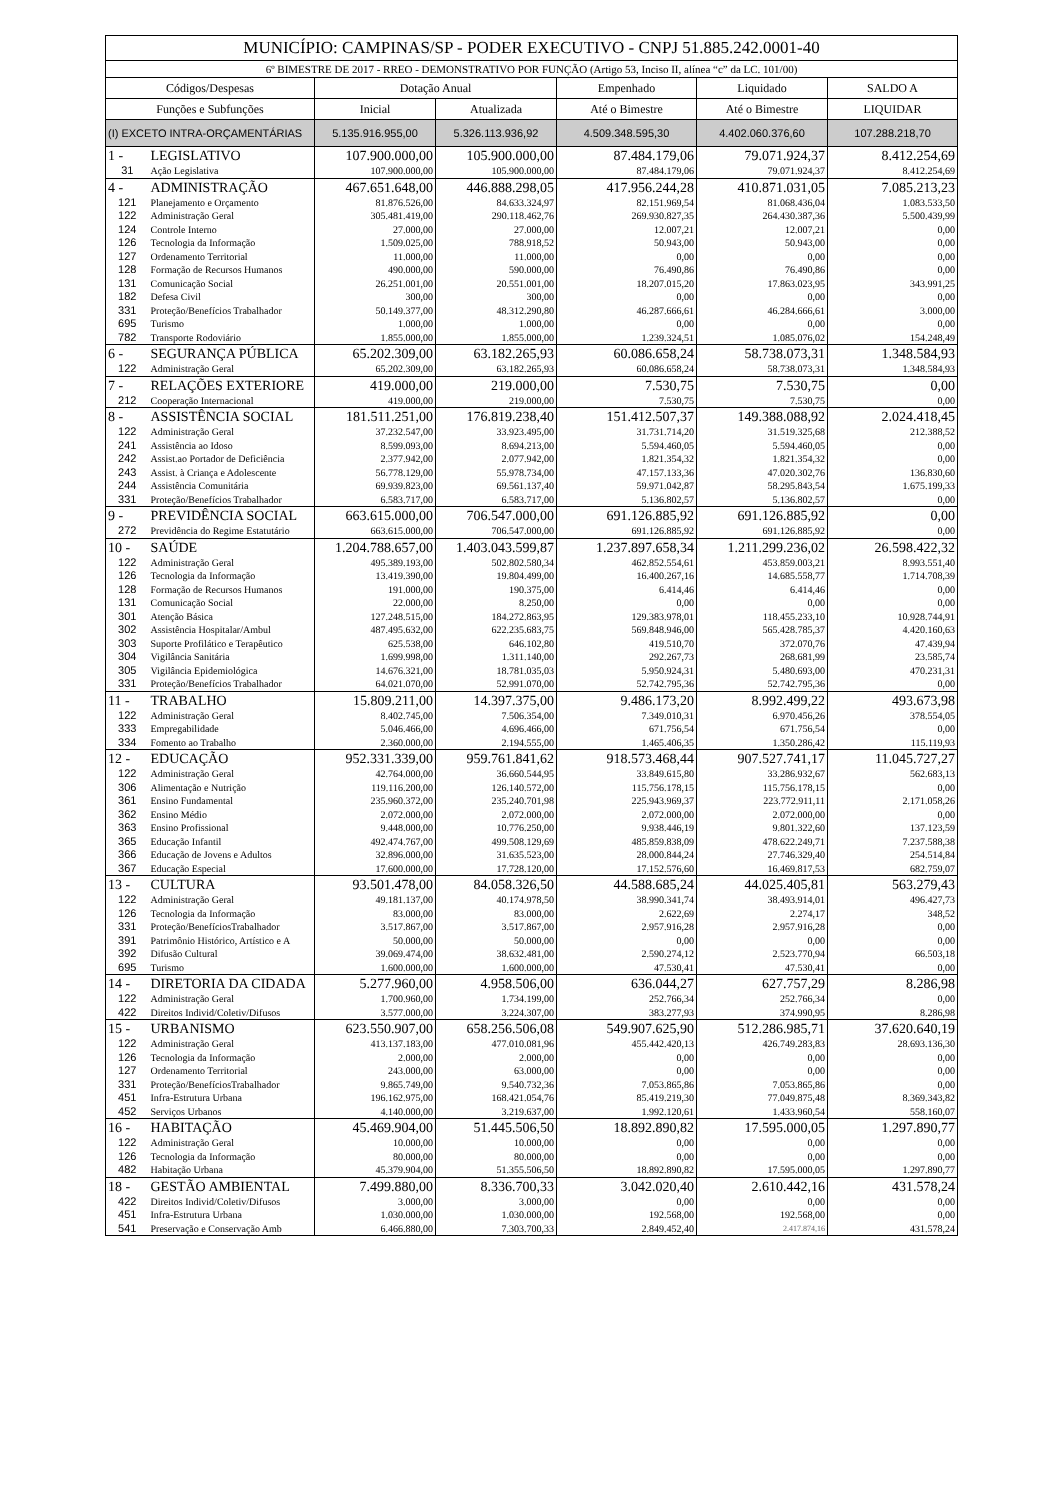| MUNICÍPIO: CAMPINAS/SP - PODER EXECUTIVO - CNPJ 51.885.242.0001-40 | | | | | | |
| 6º BIMESTRE DE 2017 - RREO - DEMONSTRATIVO POR FUNÇÃO (Artigo 53, Inciso II, alínea “c” da LC. 101/00) | | | | | | |
| Códigos/Despesas | | Dotação Anual | | Empenhado | Liquidado | SALDO A |
| Funções e Subfunções | | Inicial | Atualizada | Até o Bimestre | Até o Bimestre | LIQUIDAR |
| (I) EXCETO INTRA-ORÇAMENTÁRIAS | | 5.135.916.955,00 | 5.326.113.936,92 | 4.509.348.595,30 | 4.402.060.376,60 | 107.288.218,70 |
| 1 - | LEGISLATIVO | 107.900.000,00 | 105.900.000,00 | 87.484.179,06 | 79.071.924,37 | 8.412.254,69 |
| 31 | Ação Legislativa | 107.900.000,00 | 105.900.000,00 | 87.484.179,06 | 79.071.924,37 | 8.412.254,69 |
| 4 - | ADMINISTRAÇÃO | 467.651.648,00 | 446.888.298,05 | 417.956.244,28 | 410.871.031,05 | 7.085.213,23 |
| 121 | Planejamento e Orçamento | 81.876.526,00 | 84.633.324,97 | 82.151.969,54 | 81.068.436,04 | 1.083.533,50 |
| 122 | Administração Geral | 305.481.419,00 | 290.118.462,76 | 269.930.827,35 | 264.430.387,36 | 5.500.439,99 |
| 124 | Controle Interno | 27.000,00 | 27.000,00 | 12.007,21 | 12.007,21 | 0,00 |
| 126 | Tecnologia da Informação | 1.509.025,00 | 788.918,52 | 50.943,00 | 50.943,00 | 0,00 |
| 127 | Ordenamento Territorial | 11.000,00 | 11.000,00 | 0,00 | 0,00 | 0,00 |
| 128 | Formação de Recursos Humanos | 490.000,00 | 590.000,00 | 76.490,86 | 76.490,86 | 0,00 |
| 131 | Comunicação Social | 26.251.001,00 | 20.551.001,00 | 18.207.015,20 | 17.863.023,95 | 343.991,25 |
| 182 | Defesa Civil | 300,00 | 300,00 | 0,00 | 0,00 | 0,00 |
| 331 | Proteção/Benefícios Trabalhador | 50.149.377,00 | 48.312.290,80 | 46.287.666,61 | 46.284.666,61 | 3.000,00 |
| 695 | Turismo | 1.000,00 | 1.000,00 | 0,00 | 0,00 | 0,00 |
| 782 | Transporte Rodoviário | 1.855.000,00 | 1.855.000,00 | 1.239.324,51 | 1.085.076,02 | 154.248,49 |
| 6 - | SEGURANÇA PÚBLICA | 65.202.309,00 | 63.182.265,93 | 60.086.658,24 | 58.738.073,31 | 1.348.584,93 |
| 122 | Administração Geral | 65.202.309,00 | 63.182.265,93 | 60.086.658,24 | 58.738.073,31 | 1.348.584,93 |
| 7 - | RELAÇÕES EXTERIORE | 419.000,00 | 219.000,00 | 7.530,75 | 7.530,75 | 0,00 |
| 212 | Cooperação Internacional | 419.000,00 | 219.000,00 | 7.530,75 | 7.530,75 | 0,00 |
| 8 - | ASSISTÊNCIA SOCIAL | 181.511.251,00 | 176.819.238,40 | 151.412.507,37 | 149.388.088,92 | 2.024.418,45 |
| 122 | Administração Geral | 37.232.547,00 | 33.923.495,00 | 31.731.714,20 | 31.519.325,68 | 212.388,52 |
| 241 | Assistência ao Idoso | 8.599.093,00 | 8.694.213,00 | 5.594.460,05 | 5.594.460,05 | 0,00 |
| 242 | Assist.ao Portador de Deficiência | 2.377.942,00 | 2.077.942,00 | 1.821.354,32 | 1.821.354,32 | 0,00 |
| 243 | Assist. à Criança e Adolescente | 56.778.129,00 | 55.978.734,00 | 47.157.133,36 | 47.020.302,76 | 136.830,60 |
| 244 | Assistência Comunitária | 69.939.823,00 | 69.561.137,40 | 59.971.042,87 | 58.295.843,54 | 1.675.199,33 |
| 331 | Proteção/Benefícios Trabalhador | 6.583.717,00 | 6.583.717,00 | 5.136.802,57 | 5.136.802,57 | 0,00 |
| 9 - | PREVIDÊNCIA SOCIAL | 663.615.000,00 | 706.547.000,00 | 691.126.885,92 | 691.126.885,92 | 0,00 |
| 272 | Previdência do Regime Estatutário | 663.615.000,00 | 706.547.000,00 | 691.126.885,92 | 691.126.885,92 | 0,00 |
| 10 - | SAÚDE | 1.204.788.657,00 | 1.403.043.599,87 | 1.237.897.658,34 | 1.211.299.236,02 | 26.598.422,32 |
| 122 | Administração Geral | 495.389.193,00 | 502.802.580,34 | 462.852.554,61 | 453.859.003,21 | 8.993.551,40 |
| 126 | Tecnologia da Informação | 13.419.390,00 | 19.804.499,00 | 16.400.267,16 | 14.685.558,77 | 1.714.708,39 |
| 128 | Formação de Recursos Humanos | 191.000,00 | 190.375,00 | 6.414,46 | 6.414,46 | 0,00 |
| 131 | Comunicação Social | 22.000,00 | 8.250,00 | 0,00 | 0,00 | 0,00 |
| 301 | Atenção Básica | 127.248.515,00 | 184.272.863,95 | 129.383.978,01 | 118.455.233,10 | 10.928.744,91 |
| 302 | Assistência Hospitalar/Ambul | 487.495.632,00 | 622.235.683,75 | 569.848.946,00 | 565.428.785,37 | 4.420.160,63 |
| 303 | Suporte Profilático e Terapêutico | 625.538,00 | 646.102,80 | 419.510,70 | 372.070,76 | 47.439,94 |
| 304 | Vigilância Sanitária | 1.699.998,00 | 1.311.140,00 | 292.267,73 | 268.681,99 | 23.585,74 |
| 305 | Vigilância Epidemiológica | 14.676.321,00 | 18.781.035,03 | 5.950.924,31 | 5.480.693,00 | 470.231,31 |
| 331 | Proteção/Benefícios Trabalhador | 64.021.070,00 | 52.991.070,00 | 52.742.795,36 | 52.742.795,36 | 0,00 |
| 11 - | TRABALHO | 15.809.211,00 | 14.397.375,00 | 9.486.173,20 | 8.992.499,22 | 493.673,98 |
| 122 | Administração Geral | 8.402.745,00 | 7.506.354,00 | 7.349.010,31 | 6.970.456,26 | 378.554,05 |
| 333 | Empregabilidade | 5.046.466,00 | 4.696.466,00 | 671.756,54 | 671.756,54 | 0,00 |
| 334 | Fomento ao Trabalho | 2.360.000,00 | 2.194.555,00 | 1.465.406,35 | 1.350.286,42 | 115.119,93 |
| 12 - | EDUCAÇÃO | 952.331.339,00 | 959.761.841,62 | 918.573.468,44 | 907.527.741,17 | 11.045.727,27 |
| 122 | Administração Geral | 42.764.000,00 | 36.660.544,95 | 33.849.615,80 | 33.286.932,67 | 562.683,13 |
| 306 | Alimentação e Nutrição | 119.116.200,00 | 126.140.572,00 | 115.756.178,15 | 115.756.178,15 | 0,00 |
| 361 | Ensino Fundamental | 235.960.372,00 | 235.240.701,98 | 225.943.969,37 | 223.772.911,11 | 2.171.058,26 |
| 362 | Ensino Médio | 2.072.000,00 | 2.072.000,00 | 2.072.000,00 | 2.072.000,00 | 0,00 |
| 363 | Ensino Profissional | 9.448.000,00 | 10.776.250,00 | 9.938.446,19 | 9.801.322,60 | 137.123,59 |
| 365 | Educação Infantil | 492.474.767,00 | 499.508.129,69 | 485.859.838,09 | 478.622.249,71 | 7.237.588,38 |
| 366 | Educação de Jovens e Adultos | 32.896.000,00 | 31.635.523,00 | 28.000.844,24 | 27.746.329,40 | 254.514,84 |
| 367 | Educação Especial | 17.600.000,00 | 17.728.120,00 | 17.152.576,60 | 16.469.817,53 | 682.759,07 |
| 13 - | CULTURA | 93.501.478,00 | 84.058.326,50 | 44.588.685,24 | 44.025.405,81 | 563.279,43 |
| 122 | Administração Geral | 49.181.137,00 | 40.174.978,50 | 38.990.341,74 | 38.493.914,01 | 496.427,73 |
| 126 | Tecnologia da Informação | 83.000,00 | 83.000,00 | 2.622,69 | 2.274,17 | 348,52 |
| 331 | Proteção/BenefíciosTrabalhador | 3.517.867,00 | 3.517.867,00 | 2.957.916,28 | 2.957.916,28 | 0,00 |
| 391 | Patrimônio Histórico, Artístico e A | 50.000,00 | 50.000,00 | 0,00 | 0,00 | 0,00 |
| 392 | Difusão Cultural | 39.069.474,00 | 38.632.481,00 | 2.590.274,12 | 2.523.770,94 | 66.503,18 |
| 695 | Turismo | 1.600.000,00 | 1.600.000,00 | 47.530,41 | 47.530,41 | 0,00 |
| 14 - | DIRETORIA DA CIDADA | 5.277.960,00 | 4.958.506,00 | 636.044,27 | 627.757,29 | 8.286,98 |
| 122 | Administração Geral | 1.700.960,00 | 1.734.199,00 | 252.766,34 | 252.766,34 | 0,00 |
| 422 | Direitos Individ/Coletiv/Difusos | 3.577.000,00 | 3.224.307,00 | 383.277,93 | 374.990,95 | 8.286,98 |
| 15 - | URBANISMO | 623.550.907,00 | 658.256.506,08 | 549.907.625,90 | 512.286.985,71 | 37.620.640,19 |
| 122 | Administração Geral | 413.137.183,00 | 477.010.081,96 | 455.442.420,13 | 426.749.283,83 | 28.693.136,30 |
| 126 | Tecnologia da Informação | 2.000,00 | 2.000,00 | 0,00 | 0,00 | 0,00 |
| 127 | Ordenamento Territorial | 243.000,00 | 63.000,00 | 0,00 | 0,00 | 0,00 |
| 331 | Proteção/BenefíciosTrabalhador | 9.865.749,00 | 9.540.732,36 | 7.053.865,86 | 7.053.865,86 | 0,00 |
| 451 | Infra-Estrutura Urbana | 196.162.975,00 | 168.421.054,76 | 85.419.219,30 | 77.049.875,48 | 8.369.343,82 |
| 452 | Serviços Urbanos | 4.140.000,00 | 3.219.637,00 | 1.992.120,61 | 1.433.960,54 | 558.160,07 |
| 16 - | HABITAÇÃO | 45.469.904,00 | 51.445.506,50 | 18.892.890,82 | 17.595.000,05 | 1.297.890,77 |
| 122 | Administração Geral | 10.000,00 | 10.000,00 | 0,00 | 0,00 | 0,00 |
| 126 | Tecnologia da Informação | 80.000,00 | 80.000,00 | 0,00 | 0,00 | 0,00 |
| 482 | Habitação Urbana | 45.379.904,00 | 51.355.506,50 | 18.892.890,82 | 17.595.000,05 | 1.297.890,77 |
| 18 - | GESTÃO AMBIENTAL | 7.499.880,00 | 8.336.700,33 | 3.042.020,40 | 2.610.442,16 | 431.578,24 |
| 422 | Direitos Individ/Coletiv/Difusos | 3.000,00 | 3.000,00 | 0,00 | 0,00 | 0,00 |
| 451 | Infra-Estrutura Urbana | 1.030.000,00 | 1.030.000,00 | 192.568,00 | 192.568,00 | 0,00 |
| 541 | Preservação e Conservação Amb | 6.466.880,00 | 7.303.700,33 | 2.849.452,40 | 2.417.874,16 | 431.578,24 |